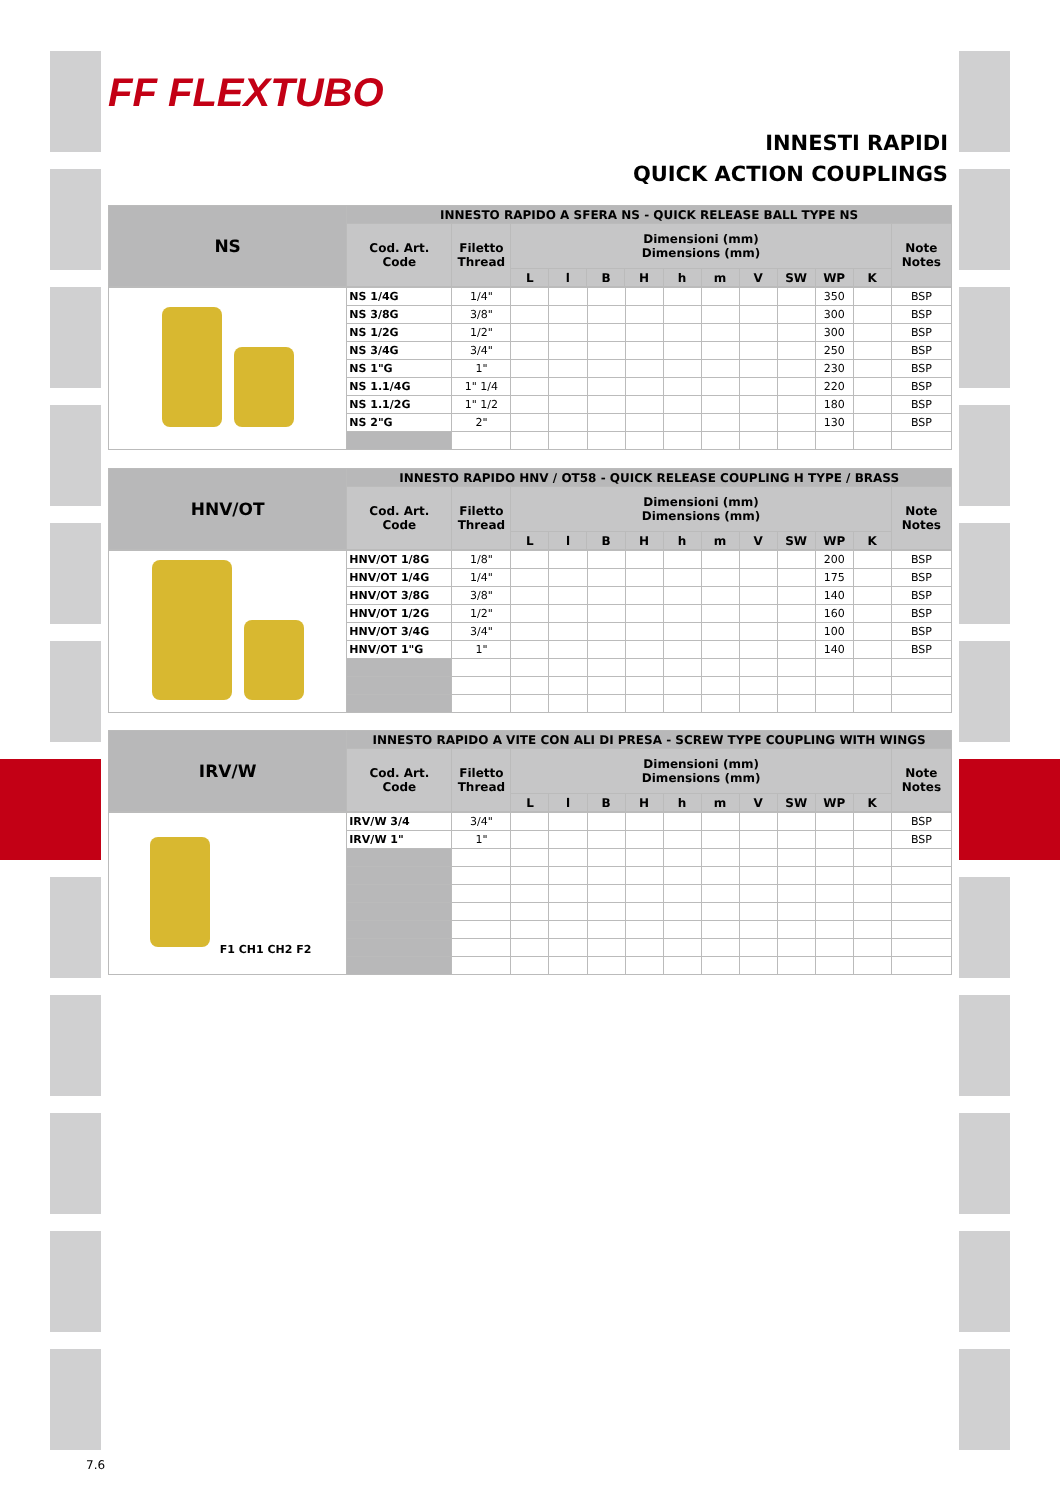FF FLEXTUBO
INNESTI RAPIDI
QUICK ACTION COUPLINGS
| NS | INNESTO RAPIDO A SFERA NS - QUICK RELEASE BALL TYPE NS | | | | | | | | | | | | |
| | Cod. Art. Code | Filetto Thread | Dimensioni (mm) Dimensions (mm) | | | | | | | | | | Note Notes |
| | | | L | l | B | H | h | m | V | SW | WP | K | |
| | NS 1/4G | 1/4" | | | | | | | | | 350 | | BSP |
| | NS 3/8G | 3/8" | | | | | | | | | 300 | | BSP |
| | NS 1/2G | 1/2" | | | | | | | | | 300 | | BSP |
| | NS 3/4G | 3/4" | | | | | | | | | 250 | | BSP |
| | NS 1"G | 1" | | | | | | | | | 230 | | BSP |
| | NS 1.1/4G | 1" 1/4 | | | | | | | | | 220 | | BSP |
| | NS 1.1/2G | 1" 1/2 | | | | | | | | | 180 | | BSP |
| | NS 2"G | 2" | | | | | | | | | 130 | | BSP |
| HNV/OT | INNESTO RAPIDO HNV / OT58 - QUICK RELEASE COUPLING H TYPE / BRASS | | | | | | | | | | | | |
| | Cod. Art. Code | Filetto Thread | Dimensioni (mm) Dimensions (mm) | | | | | | | | | | Note Notes |
| | | | L | l | B | H | h | m | V | SW | WP | K | |
| | HNV/OT 1/8G | 1/8" | | | | | | | | | 200 | | BSP |
| | HNV/OT 1/4G | 1/4" | | | | | | | | | 175 | | BSP |
| | HNV/OT 3/8G | 3/8" | | | | | | | | | 140 | | BSP |
| | HNV/OT 1/2G | 1/2" | | | | | | | | | 160 | | BSP |
| | HNV/OT 3/4G | 3/4" | | | | | | | | | 100 | | BSP |
| | HNV/OT 1"G | 1" | | | | | | | | | 140 | | BSP |
| IRV/W | INNESTO RAPIDO A VITE CON ALI DI PRESA - SCREW TYPE COUPLING WITH WINGS | | | | | | | | | | | | |
| | Cod. Art. Code | Filetto Thread | Dimensioni (mm) Dimensions (mm) | | | | | | | | | | Note Notes |
| | | | L | l | B | H | h | m | V | SW | WP | K | |
| F1 CH1 CH2 F2 | IRV/W 3/4 | 3/4" | | | | | | | | | | | BSP |
| | IRV/W 1" | 1" | | | | | | | | | | | BSP |
7.6